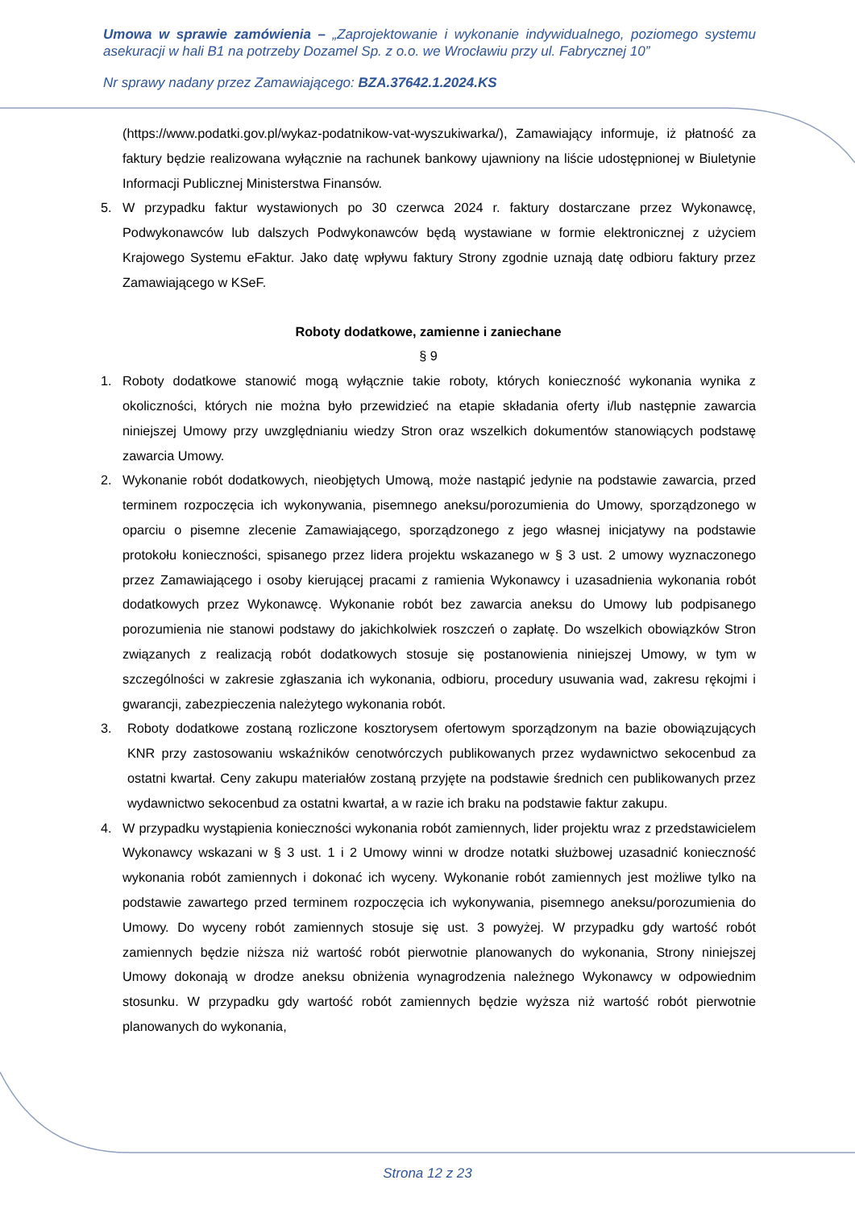Umowa w sprawie zamówienia – „Zaprojektowanie i wykonanie indywidualnego, poziomego systemu asekuracji w hali B1 na potrzeby Dozamel Sp. z o.o. we Wrocławiu przy ul. Fabrycznej 10”
Nr sprawy nadany przez Zamawiającego: BZA.37642.1.2024.KS
(https://www.podatki.gov.pl/wykaz-podatnikow-vat-wyszukiwarka/), Zamawiający informuje, iż płatność za faktury będzie realizowana wyłącznie na rachunek bankowy ujawniony na liście udostępnionej w Biuletynie Informacji Publicznej Ministerstwa Finansów.
5. W przypadku faktur wystawionych po 30 czerwca 2024 r. faktury dostarczane przez Wykonawcę, Podwykonawców lub dalszych Podwykonawców będą wystawiane w formie elektronicznej z użyciem Krajowego Systemu eFaktur. Jako datę wpływu faktury Strony zgodnie uznają datę odbioru faktury przez Zamawiającego w KSeF.
Roboty dodatkowe, zamienne i zaniechane
§ 9
1. Roboty dodatkowe stanowić mogą wyłącznie takie roboty, których konieczność wykonania wynika z okoliczności, których nie można było przewidzieć na etapie składania oferty i/lub następnie zawarcia niniejszej Umowy przy uwzględnianiu wiedzy Stron oraz wszelkich dokumentów stanowiących podstawę zawarcia Umowy.
2. Wykonanie robót dodatkowych, nieobjętych Umową, może nastąpić jedynie na podstawie zawarcia, przed terminem rozpoczęcia ich wykonywania, pisemnego aneksu/porozumienia do Umowy, sporządzonego w oparciu o pisemne zlecenie Zamawiającego, sporządzonego z jego własnej inicjatywy na podstawie protokołu konieczności, spisanego przez lidera projektu wskazanego w § 3 ust. 2 umowy wyznaczonego przez Zamawiającego i osoby kierującej pracami z ramienia Wykonawcy i uzasadnienia wykonania robót dodatkowych przez Wykonawcę. Wykonanie robót bez zawarcia aneksu do Umowy lub podpisanego porozumienia nie stanowi podstawy do jakichkolwiek roszczeń o zapłatę. Do wszelkich obowiązków Stron związanych z realizacją robót dodatkowych stosuje się postanowienia niniejszej Umowy, w tym w szczególności w zakresie zgłaszania ich wykonania, odbioru, procedury usuwania wad, zakresu rękojmi i gwarancji, zabezpieczenia należytego wykonania robót.
3. Roboty dodatkowe zostaną rozliczone kosztorysem ofertowym sporządzonym na bazie obowiązujących KNR przy zastosowaniu wskaźników cenotwórczych publikowanych przez wydawnictwo sekocenbud za ostatni kwartał. Ceny zakupu materiałów zostaną przyjęte na podstawie średnich cen publikowanych przez wydawnictwo sekocenbud za ostatni kwartał, a w razie ich braku na podstawie faktur zakupu.
4. W przypadku wystąpienia konieczności wykonania robót zamiennych, lider projektu wraz z przedstawicielem Wykonawcy wskazani w § 3 ust. 1 i 2 Umowy winni w drodze notatki służbowej uzasadnić konieczność wykonania robót zamiennych i dokonać ich wyceny. Wykonanie robót zamiennych jest możliwe tylko na podstawie zawartego przed terminem rozpoczęcia ich wykonywania, pisemnego aneksu/porozumienia do Umowy. Do wyceny robót zamiennych stosuje się ust. 3 powyżej. W przypadku gdy wartość robót zamiennych będzie niższa niż wartość robót pierwotnie planowanych do wykonania, Strony niniejszej Umowy dokonają w drodze aneksu obniżenia wynagrodzenia należnego Wykonawcy w odpowiednim stosunku. W przypadku gdy wartość robót zamiennych będzie wyższa niż wartość robót pierwotnie planowanych do wykonania,
Strona 12 z 23